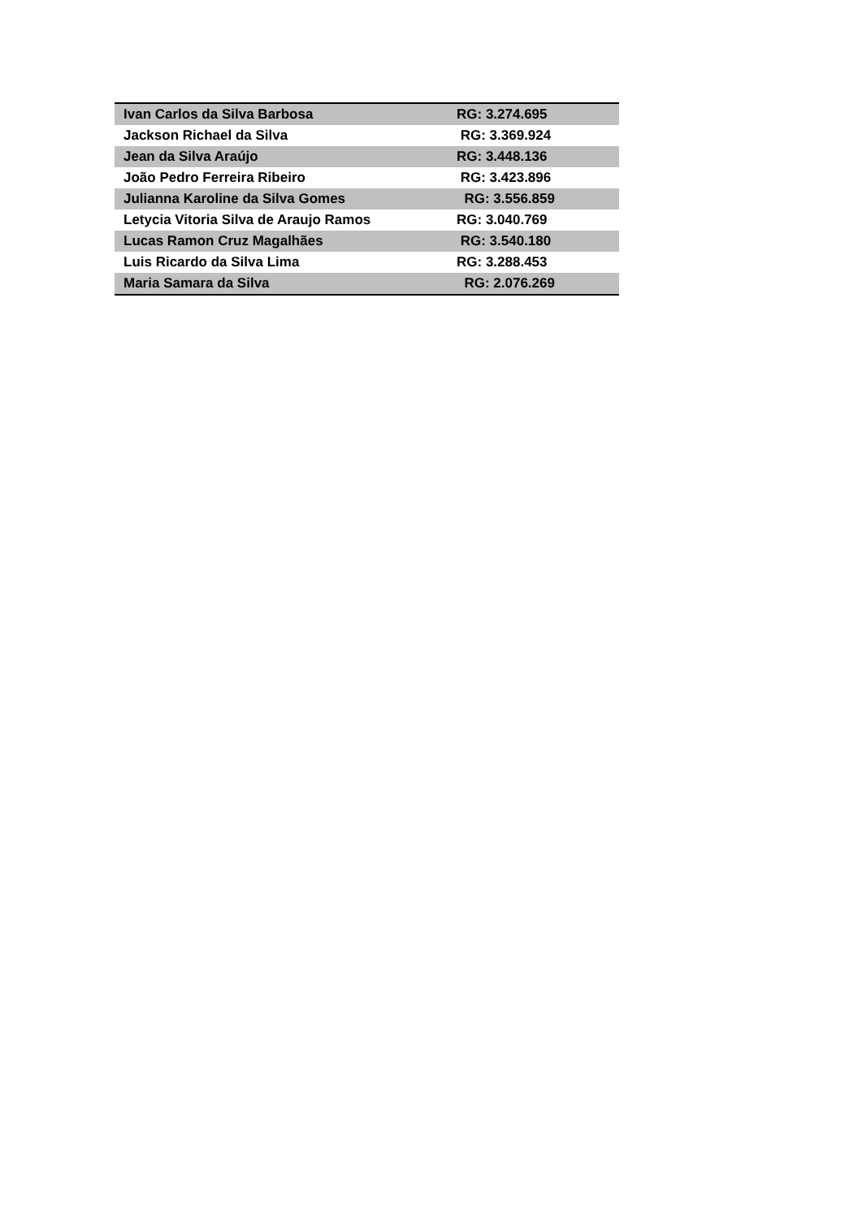| Ivan Carlos da Silva Barbosa | RG: 3.274.695 |
| Jackson Richael da Silva | RG: 3.369.924 |
| Jean da Silva Araújo | RG: 3.448.136 |
| João Pedro Ferreira Ribeiro | RG: 3.423.896 |
| Julianna Karoline da Silva Gomes | RG: 3.556.859 |
| Letycia Vitoria Silva de Araujo Ramos | RG: 3.040.769 |
| Lucas Ramon Cruz Magalhães | RG: 3.540.180 |
| Luis Ricardo da Silva Lima | RG: 3.288.453 |
| Maria Samara da Silva | RG: 2.076.269 |